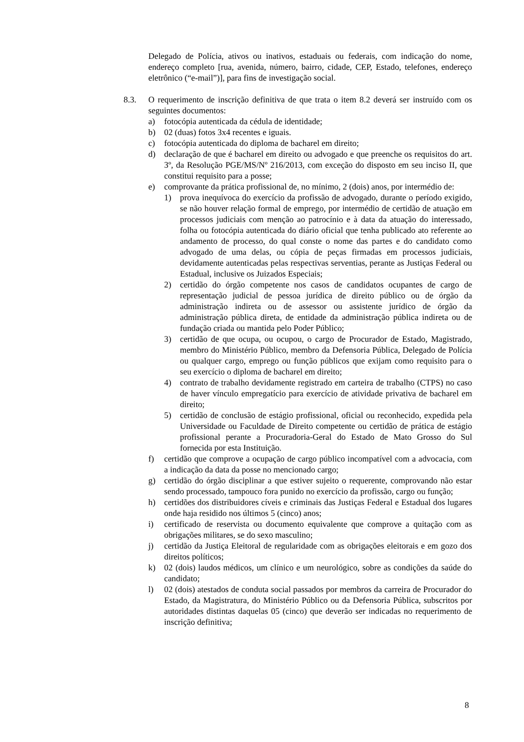Delegado de Polícia, ativos ou inativos, estaduais ou federais, com indicação do nome, endereço completo [rua, avenida, número, bairro, cidade, CEP, Estado, telefones, endereço eletrônico (“e-mail”)], para fins de investigação social.
8.3. O requerimento de inscrição definitiva de que trata o item 8.2 deverá ser instruído com os seguintes documentos:
a) fotocópia autenticada da cédula de identidade;
b) 02 (duas) fotos 3x4 recentes e iguais.
c) fotocópia autenticada do diploma de bacharel em direito;
d) declaração de que é bacharel em direito ou advogado e que preenche os requisitos do art. 3º, da Resolução PGE/MS/Nº 216/2013, com exceção do disposto em seu inciso II, que constitui requisito para a posse;
e) comprovante da prática profissional de, no mínimo, 2 (dois) anos, por intermédio de:
1) prova inequívoca do exercício da profissão de advogado, durante o período exigido, se não houver relação formal de emprego, por intermédio de certidão de atuação em processos judiciais com menção ao patrocínio e à data da atuação do interessado, folha ou fotocópia autenticada do diário oficial que tenha publicado ato referente ao andamento de processo, do qual conste o nome das partes e do candidato como advogado de uma delas, ou cópia de peças firmadas em processos judiciais, devidamente autenticadas pelas respectivas serventias, perante as Justiças Federal ou Estadual, inclusive os Juizados Especiais;
2) certidão do órgão competente nos casos de candidatos ocupantes de cargo de representação judicial de pessoa jurídica de direito público ou de órgão da administração indireta ou de assessor ou assistente jurídico de órgão da administração pública direta, de entidade da administração pública indireta ou de fundação criada ou mantida pelo Poder Público;
3) certidão de que ocupa, ou ocupou, o cargo de Procurador de Estado, Magistrado, membro do Ministério Público, membro da Defensoria Pública, Delegado de Polícia ou qualquer cargo, emprego ou função públicos que exijam como requisito para o seu exercício o diploma de bacharel em direito;
4) contrato de trabalho devidamente registrado em carteira de trabalho (CTPS) no caso de haver vínculo empregatício para exercício de atividade privativa de bacharel em direito;
5) certidão de conclusão de estágio profissional, oficial ou reconhecido, expedida pela Universidade ou Faculdade de Direito competente ou certidão de prática de estágio profissional perante a Procuradoria-Geral do Estado de Mato Grosso do Sul fornecida por esta Instituição.
f) certidão que comprove a ocupação de cargo público incompatível com a advocacia, com a indicação da data da posse no mencionado cargo;
g) certidão do órgão disciplinar a que estiver sujeito o requerente, comprovando não estar sendo processado, tampouco fora punido no exercício da profissão, cargo ou função;
h) certidões dos distribuidores cíveis e criminais das Justiças Federal e Estadual dos lugares onde haja residido nos últimos 5 (cinco) anos;
i) certificado de reservista ou documento equivalente que comprove a quitação com as obrigações militares, se do sexo masculino;
j) certidão da Justiça Eleitoral de regularidade com as obrigações eleitorais e em gozo dos direitos políticos;
k) 02 (dois) laudos médicos, um clínico e um neurológico, sobre as condições da saúde do candidato;
l) 02 (dois) atestados de conduta social passados por membros da carreira de Procurador do Estado, da Magistratura, do Ministério Público ou da Defensoria Pública, subscritos por autoridades distintas daquelas 05 (cinco) que deverão ser indicadas no requerimento de inscrição definitiva;
8